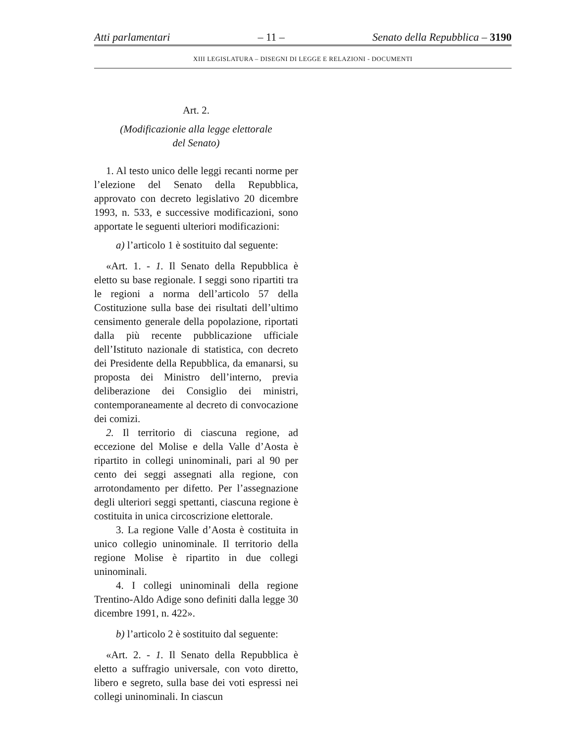Atti parlamentari – 11 – Senato della Repubblica – 3190
XIII LEGISLATURA – DISEGNI DI LEGGE E RELAZIONI - DOCUMENTI
Art. 2.
(Modificazionie alla legge elettorale
del Senato)
1. Al testo unico delle leggi recanti norme per l’elezione del Senato della Repubblica, approvato con decreto legislativo 20 dicembre 1993, n. 533, e successive modificazioni, sono apportate le seguenti ulteriori modificazioni:
a) l’articolo 1 è sostituito dal seguente:
«Art. 1. - 1. Il Senato della Repubblica è eletto su base regionale. I seggi sono ripartiti tra le regioni a norma dell’articolo 57 della Costituzione sulla base dei risultati dell’ultimo censimento generale della popolazione, riportati dalla più recente pubblicazione ufficiale dell’Istituto nazionale di statistica, con decreto dei Presidente della Repubblica, da emanarsi, su proposta dei Ministro dell’interno, previa deliberazione dei Consiglio dei ministri, contemporaneamente al decreto di convocazione dei comizi.
2. Il territorio di ciascuna regione, ad eccezione del Molise e della Valle d’Aosta è ripartito in collegi uninominali, pari al 90 per cento dei seggi assegnati alla regione, con arrotondamento per difetto. Per l’assegnazione degli ulteriori seggi spettanti, ciascuna regione è costituita in unica circoscrizione elettorale.
3. La regione Valle d’Aosta è costituita in unico collegio uninominale. Il territorio della regione Molise è ripartito in due collegi uninominali.
4. I collegi uninominali della regione Trentino-Aldo Adige sono definiti dalla legge 30 dicembre 1991, n. 422».
b) l’articolo 2 è sostituito dal seguente:
«Art. 2. - 1. Il Senato della Repubblica è eletto a suffragio universale, con voto diretto, libero e segreto, sulla base dei voti espressi nei collegi uninominali. In ciascun